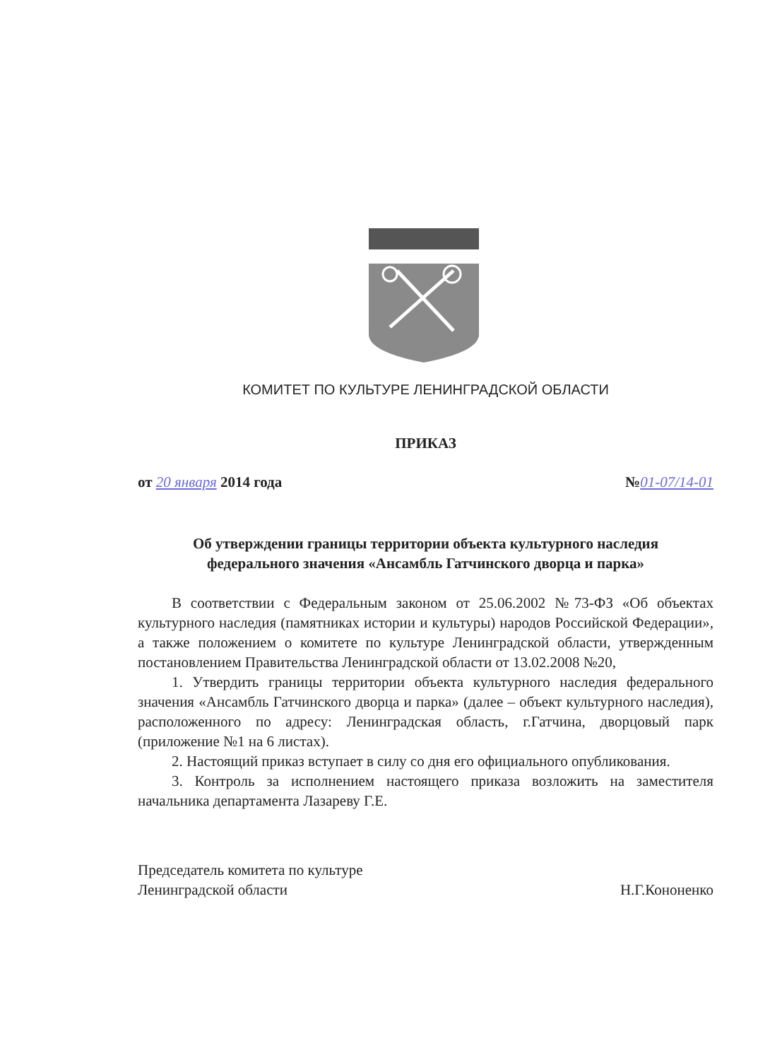КОМИТЕТ ПО КУЛЬТУРЕ ЛЕНИНГРАДСКОЙ ОБЛАСТИ
ПРИКАЗ
от 20 января 2014 года №01-07/14-01
Об утверждении границы территории объекта культурного наследия
федерального значения «Ансамбль Гатчинского дворца и парка»
В соответствии с Федеральным законом от 25.06.2002 №73-ФЗ «Об объектах культурного наследия (памятниках истории и культуры) народов Российской Федерации», а также положением о комитете по культуре Ленинградской области, утвержденным постановлением Правительства Ленинградской области от 13.02.2008 №20,
1. Утвердить границы территории объекта культурного наследия федерального значения «Ансамбль Гатчинского дворца и парка» (далее – объект культурного наследия), расположенного по адресу: Ленинградская область, г.Гатчина, дворцовый парк (приложение №1 на 6 листах).
2. Настоящий приказ вступает в силу со дня его официального опубликования.
3. Контроль за исполнением настоящего приказа возложить на заместителя начальника департамента Лазареву Г.Е.
Председатель комитета по культуре
Ленинградской области
Н.Г.Кононенко